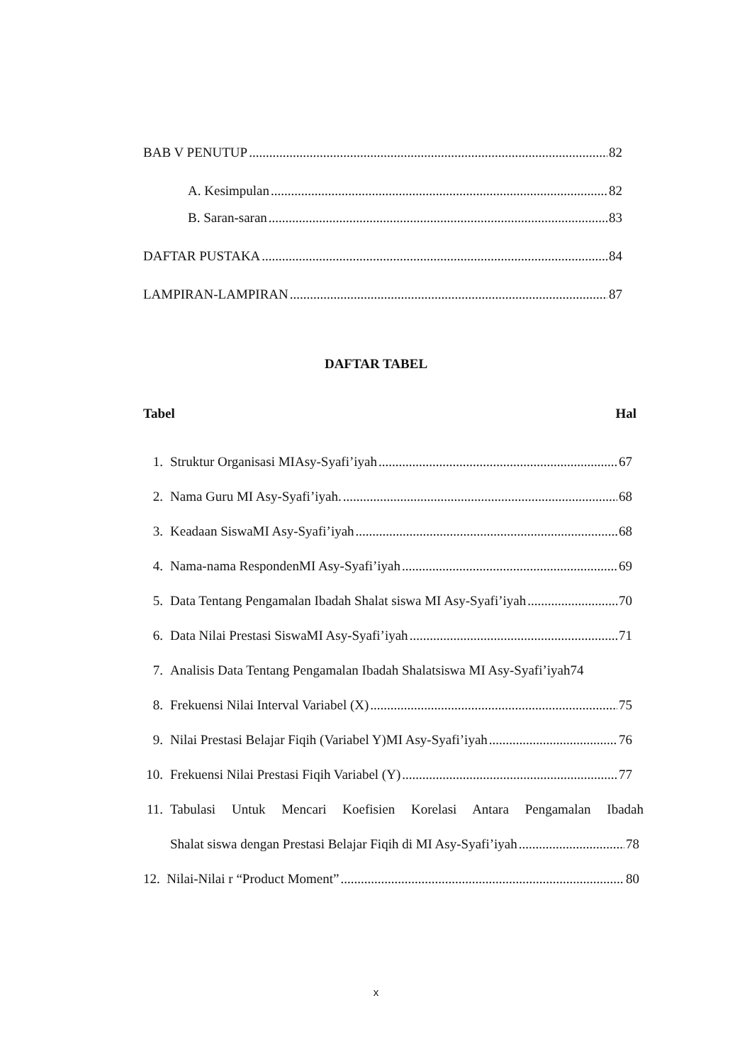BAB V PENUTUP 82
A. Kesimpulan 82
B. Saran-saran 83
DAFTAR PUSTAKA 84
LAMPIRAN-LAMPIRAN 87
DAFTAR TABEL
Tabel Hal
1. Struktur Organisasi MIAsy-Syafi’iyah 67
2. Nama Guru MI Asy-Syafi’iyah. 68
3. Keadaan SiswaMI Asy-Syafi’iyah 68
4. Nama-nama RespondenMI Asy-Syafi’iyah 69
5. Data Tentang Pengamalan Ibadah Shalat siswa MI Asy-Syafi’iyah 70
6. Data Nilai Prestasi SiswaMI Asy-Syafi’iyah 71
7. Analisis Data Tentang Pengamalan Ibadah Shalatsiswa MI Asy-Syafi’iyah74
8. Frekuensi Nilai Interval Variabel (X) 75
9. Nilai Prestasi Belajar Fiqih (Variabel Y)MI Asy-Syafi’iyah 76
10. Frekuensi Nilai Prestasi Fiqih Variabel (Y) 77
11. Tabulasi Untuk Mencari Koefisien Korelasi Antara Pengamalan Ibadah
Shalat siswa dengan Prestasi Belajar Fiqih di MI Asy-Syafi’iyah 78
12. Nilai-Nilai r “Product Moment” 80
x